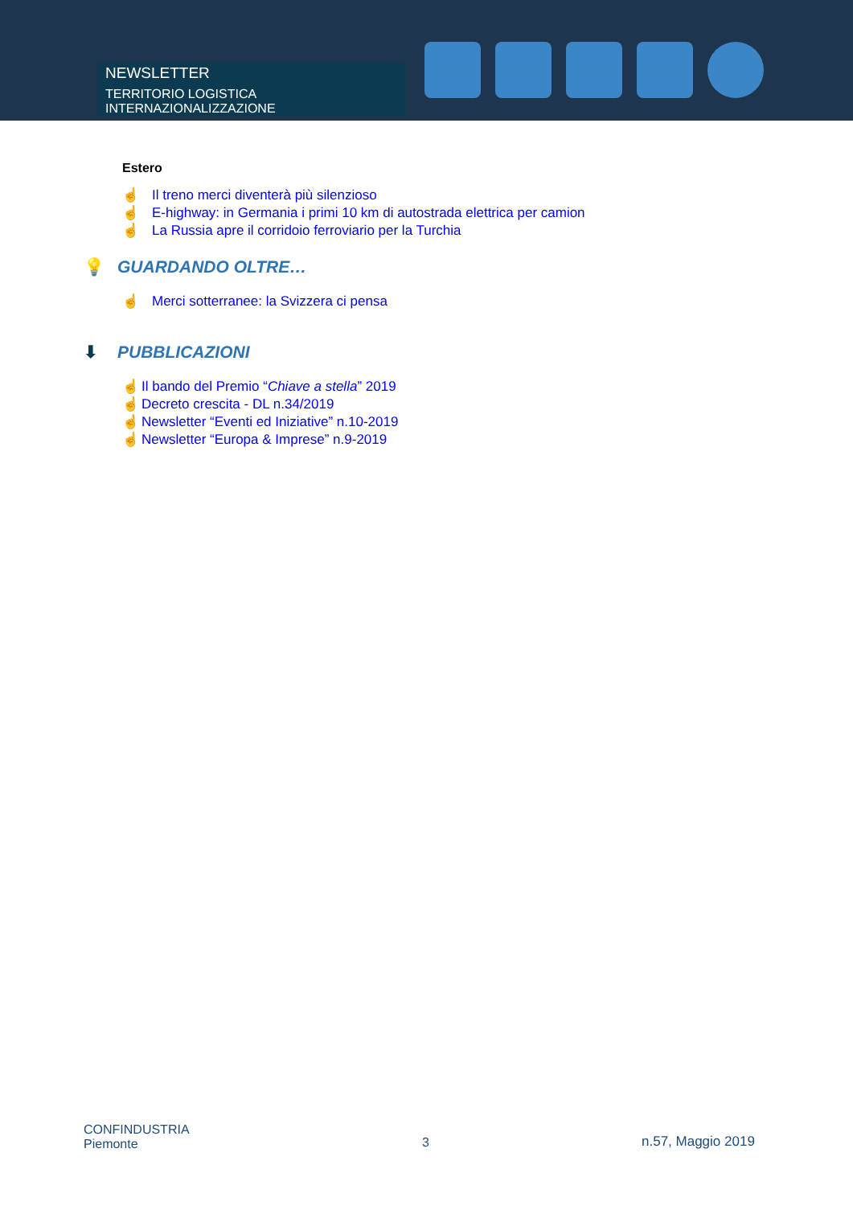NEWSLETTER
TERRITORIO LOGISTICA INTERNAZIONALIZZAZIONE
Estero
☝ Il treno merci diventerà più silenzioso
☝ E-highway: in Germania i primi 10 km di autostrada elettrica per camion
☝ La Russia apre il corridoio ferroviario per la Turchia
💡 GUARDANDO OLTRE…
☝ Merci sotterranee: la Svizzera ci pensa
⬇ PUBBLICAZIONI
☝ Il bando del Premio “Chiave a stella” 2019
☝ Decreto crescita - DL n.34/2019
☝ Newsletter “Eventi ed Iniziative” n.10-2019
☝ Newsletter “Europa & Imprese” n.9-2019
CONFINDUSTRIA
Piemonte
3 n.57, Maggio 2019